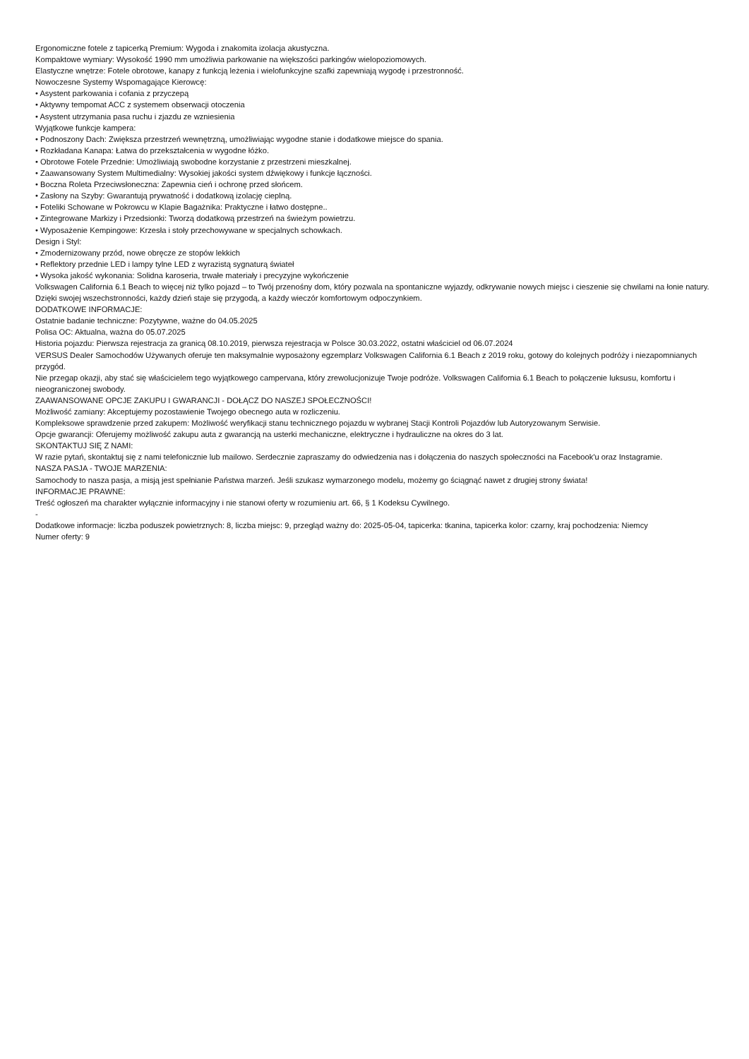Ergonomiczne fotele z tapicerką Premium: Wygoda i znakomita izolacja akustyczna.
Kompaktowe wymiary: Wysokość 1990 mm umożliwia parkowanie na większości parkingów wielopoziomowych.
Elastyczne wnętrze: Fotele obrotowe, kanapy z funkcją leżenia i wielofunkcyjne szafki zapewniają wygodę i przestronność.
Nowoczesne Systemy Wspomagające Kierowcę:
• Asystent parkowania i cofania z przyczepą
• Aktywny tempomat ACC z systemem obserwacji otoczenia
• Asystent utrzymania pasa ruchu i zjazdu ze wzniesienia
Wyjątkowe funkcje kampera:
• Podnoszony Dach: Zwiększa przestrzeń wewnętrzną, umożliwiając wygodne stanie i dodatkowe miejsce do spania.
• Rozkładana Kanapa: Łatwa do przekształcenia w wygodne łóżko.
• Obrotowe Fotele Przednie: Umożliwiają swobodne korzystanie z przestrzeni mieszkalnej.
• Zaawansowany System Multimedialny: Wysokiej jakości system dźwiękowy i funkcje łączności.
• Boczna Roleta Przeciwsłoneczna: Zapewnia cień i ochronę przed słońcem.
• Zasłony na Szyby: Gwarantują prywatność i dodatkową izolację cieplną.
• Foteliki Schowane w Pokrowcu w Klapie Bagażnika: Praktyczne i łatwo dostępne..
• Zintegrowane Markizy i Przedsionki: Tworzą dodatkową przestrzeń na świeżym powietrzu.
• Wyposażenie Kempingowe: Krzesła i stoły przechowywane w specjalnych schowkach.
Design i Styl:
• Zmodernizowany przód, nowe obręcze ze stopów lekkich
• Reflektory przednie LED i lampy tylne LED z wyrazistą sygnaturą świateł
• Wysoka jakość wykonania: Solidna karoseria, trwałe materiały i precyzyjne wykończenie
Volkswagen California 6.1 Beach to więcej niż tylko pojazd – to Twój przenośny dom, który pozwala na spontaniczne wyjazdy, odkrywanie nowych miejsc i cieszenie się chwilami na łonie natury. Dzięki swojej wszechstronności, każdy dzień staje się przygodą, a każdy wieczór komfortowym odpoczynkiem.
DODATKOWE INFORMACJE:
Ostatnie badanie techniczne: Pozytywne, ważne do 04.05.2025
Polisa OC: Aktualna, ważna do 05.07.2025
Historia pojazdu: Pierwsza rejestracja za granicą 08.10.2019, pierwsza rejestracja w Polsce 30.03.2022, ostatni właściciel od 06.07.2024
VERSUS Dealer Samochodów Używanych oferuje ten maksymalnie wyposażony egzemplarz Volkswagen California 6.1 Beach z 2019 roku, gotowy do kolejnych podróży i niezapomnianych przygód.
Nie przegap okazji, aby stać się właścicielem tego wyjątkowego campervana, który zrewolucjonizuje Twoje podróże. Volkswagen California 6.1 Beach to połączenie luksusu, komfortu i nieograniczonej swobody.
ZAAWANSOWANE OPCJE ZAKUPU I GWARANCJI - DOŁĄCZ DO NASZEJ SPOŁECZNOŚCI!
Możliwość zamiany: Akceptujemy pozostawienie Twojego obecnego auta w rozliczeniu.
Kompleksowe sprawdzenie przed zakupem: Możliwość weryfikacji stanu technicznego pojazdu w wybranej Stacji Kontroli Pojazdów lub Autoryzowanym Serwisie.
Opcje gwarancji: Oferujemy możliwość zakupu auta z gwarancją na usterki mechaniczne, elektryczne i hydrauliczne na okres do 3 lat.
SKONTAKTUJ SIĘ Z NAMI:
W razie pytań, skontaktuj się z nami telefonicznie lub mailowo. Serdecznie zapraszamy do odwiedzenia nas i dołączenia do naszych społeczności na Facebook'u oraz Instagramie.
NASZA PASJA - TWOJE MARZENIA:
Samochody to nasza pasja, a misją jest spełnianie Państwa marzeń. Jeśli szukasz wymarzonego modelu, możemy go ściągnąć nawet z drugiej strony świata!
INFORMACJE PRAWNE:
Treść ogłoszeń ma charakter wyłącznie informacyjny i nie stanowi oferty w rozumieniu art. 66, § 1 Kodeksu Cywilnego.
-
Dodatkowe informacje: liczba poduszek powietrznych: 8, liczba miejsc: 9, przegląd ważny do: 2025-05-04, tapicerka: tkanina, tapicerka kolor: czarny, kraj pochodzenia: Niemcy
Numer oferty: 9